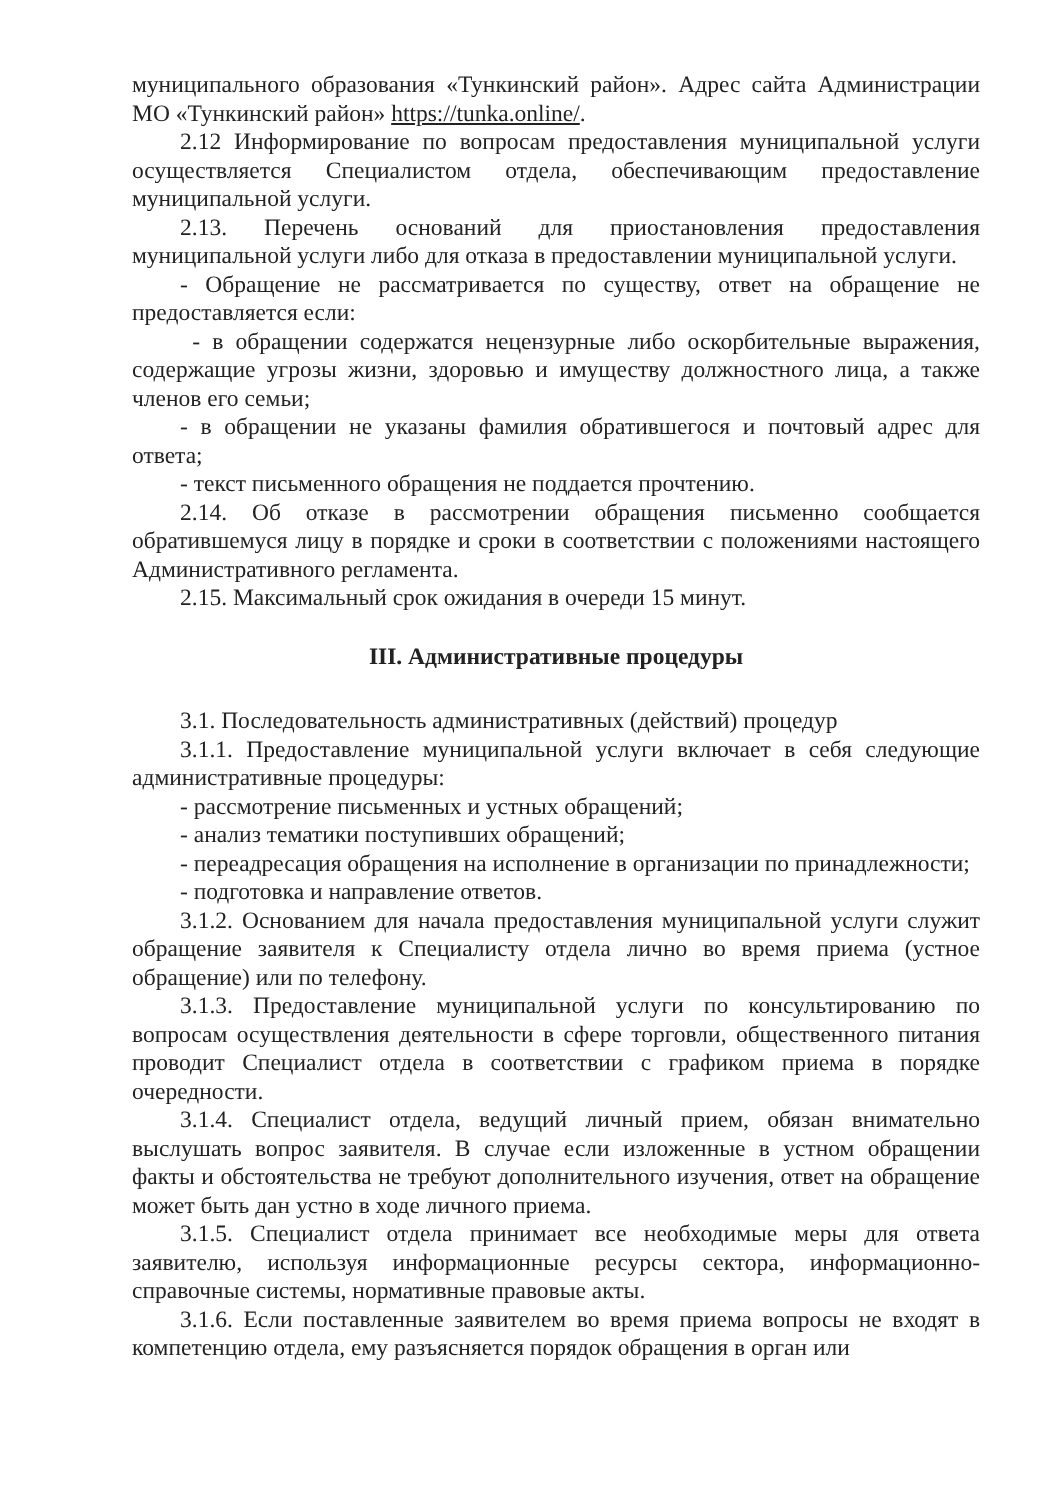муниципального образования «Тункинский район». Адрес сайта Администрации МО «Тункинский район» https://tunka.online/.
2.12 Информирование по вопросам предоставления муниципальной услуги осуществляется Специалистом отдела, обеспечивающим предоставление муниципальной услуги.
2.13. Перечень оснований для приостановления предоставления муниципальной услуги либо для отказа в предоставлении муниципальной услуги.
- Обращение не рассматривается по существу, ответ на обращение не предоставляется если:
- в обращении содержатся нецензурные либо оскорбительные выражения, содержащие угрозы жизни, здоровью и имуществу должностного лица, а также членов его семьи;
- в обращении не указаны фамилия обратившегося и почтовый адрес для ответа;
- текст письменного обращения не поддается прочтению.
2.14. Об отказе в рассмотрении обращения письменно сообщается обратившемуся лицу в порядке и сроки в соответствии с положениями настоящего Административного регламента.
2.15. Максимальный срок ожидания в очереди 15 минут.
III. Административные процедуры
3.1. Последовательность административных (действий) процедур
3.1.1. Предоставление муниципальной услуги включает в себя следующие административные процедуры:
- рассмотрение письменных и устных обращений;
- анализ тематики поступивших обращений;
- переадресация обращения на исполнение в организации по принадлежности;
- подготовка и направление ответов.
3.1.2. Основанием для начала предоставления муниципальной услуги служит обращение заявителя к Специалисту отдела лично во время приема (устное обращение) или по телефону.
3.1.3. Предоставление муниципальной услуги по консультированию по вопросам осуществления деятельности в сфере торговли, общественного питания проводит Специалист отдела в соответствии с графиком приема в порядке очередности.
3.1.4. Специалист отдела, ведущий личный прием, обязан внимательно выслушать вопрос заявителя. В случае если изложенные в устном обращении факты и обстоятельства не требуют дополнительного изучения, ответ на обращение может быть дан устно в ходе личного приема.
3.1.5. Специалист отдела принимает все необходимые меры для ответа заявителю, используя информационные ресурсы сектора, информационно-справочные системы, нормативные правовые акты.
3.1.6. Если поставленные заявителем во время приема вопросы не входят в компетенцию отдела, ему разъясняется порядок обращения в орган или